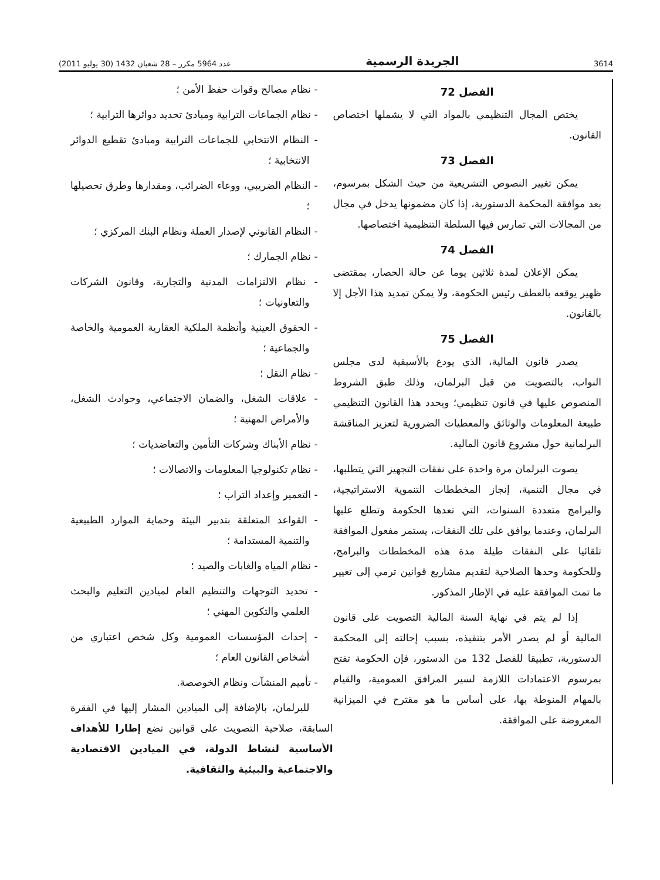(2011 عدد 5964 مكرر – 28 شعبان 1432 (30 يوليو الجريدة الرسمية 3614
- نظام مصالح وقوات حفظ الأمن ؛
- نظام الجماعات الترابية ومبادئ تحديد دوائرها الترابية ؛
- النظام الانتخابي للجماعات الترابية ومبادئ تقطيع الدوائر الانتخابية ؛
- النظام الضريبي، ووعاء الضرائب، ومقدارها وطرق تحصيلها ؛
- النظام القانوني لإصدار العملة ونظام البنك المركزي ؛
- نظام الجمارك ؛
- نظام الالتزامات المدنية والتجارية، وقانون الشركات والتعاونيات ؛
- الحقوق العينية وأنظمة الملكية العقارية العمومية والخاصة والجماعية ؛
- نظام النقل ؛
- علاقات الشغل، والضمان الاجتماعي، وحوادث الشغل، والأمراض المهنية ؛
- نظام الأبناك وشركات التأمين والتعاضديات ؛
- نظام تكنولوجيا المعلومات والاتصالات ؛
- التعمير وإعداد التراب ؛
- القواعد المتعلقة بتدبير البيئة وحماية الموارد الطبيعية والتنمية المستدامة ؛
- نظام المياه والغابات والصيد ؛
- تحديد التوجهات والتنظيم العام لميادين التعليم والبحث العلمي والتكوين المهني ؛
- إحداث المؤسسات العمومية وكل شخص اعتباري من أشخاص القانون العام ؛
- تأميم المنشآت ونظام الخوصصة.
للبرلمان، بالإضافة إلى الميادين المشار إليها في الفقرة السابقة، صلاحية التصويت على قوانين تضع إطارا للأهداف الأساسية لنشاط الدولة، في الميادين الاقتصادية والاجتماعية والبيئية والثقافية.
الفصل 72
يختص المجال التنظيمي بالمواد التي لا يشملها اختصاص القانون.
الفصل 73
يمكن تغيير النصوص التشريعية من حيث الشكل بمرسوم، بعد موافقة المحكمة الدستورية، إذا كان مضمونها يدخل في مجال من المجالات التي تمارس فيها السلطة التنظيمية اختصاصها.
الفصل 74
يمكن الإعلان لمدة ثلاثين يوما عن حالة الحصار، بمقتضى ظهير يوقعه بالعطف رئيس الحكومة، ولا يمكن تمديد هذا الأجل إلا بالقانون.
الفصل 75
يصدر قانون المالية، الذي يودع بالأسبقية لدى مجلس النواب، بالتصويت من قبل البرلمان، وذلك طبق الشروط المنصوص عليها في قانون تنظيمي؛ ويحدد هذا القانون التنظيمي طبيعة المعلومات والوثائق والمعطيات الضرورية لتعزيز المناقشة البرلمانية حول مشروع قانون المالية.
يصوت البرلمان مرة واحدة على نفقات التجهيز التي يتطلبها، في مجال التنمية، إنجاز المخططات التنموية الاستراتيجية، والبرامج متعددة السنوات، التي تعدها الحكومة وتطلع عليها البرلمان، وعندما يوافق على تلك النفقات، يستمر مفعول الموافقة تلقائيا على النفقات طيلة مدة هذه المخططات والبرامج، وللحكومة وحدها الصلاحية لتقديم مشاريع قوانين ترمي إلى تغيير ما تمت الموافقة عليه في الإطار المذكور.
إذا لم يتم في نهاية السنة المالية التصويت على قانون المالية أو لم يصدر الأمر بتنفيذه، بسبب إحالته إلى المحكمة الدستورية، تطبيقا للفصل 132 من الدستور، فإن الحكومة تفتح بمرسوم الاعتمادات اللازمة لسير المرافق العمومية، والقيام بالمهام المنوطة بها، على أساس ما هو مقترح في الميزانية المعروضة على الموافقة.